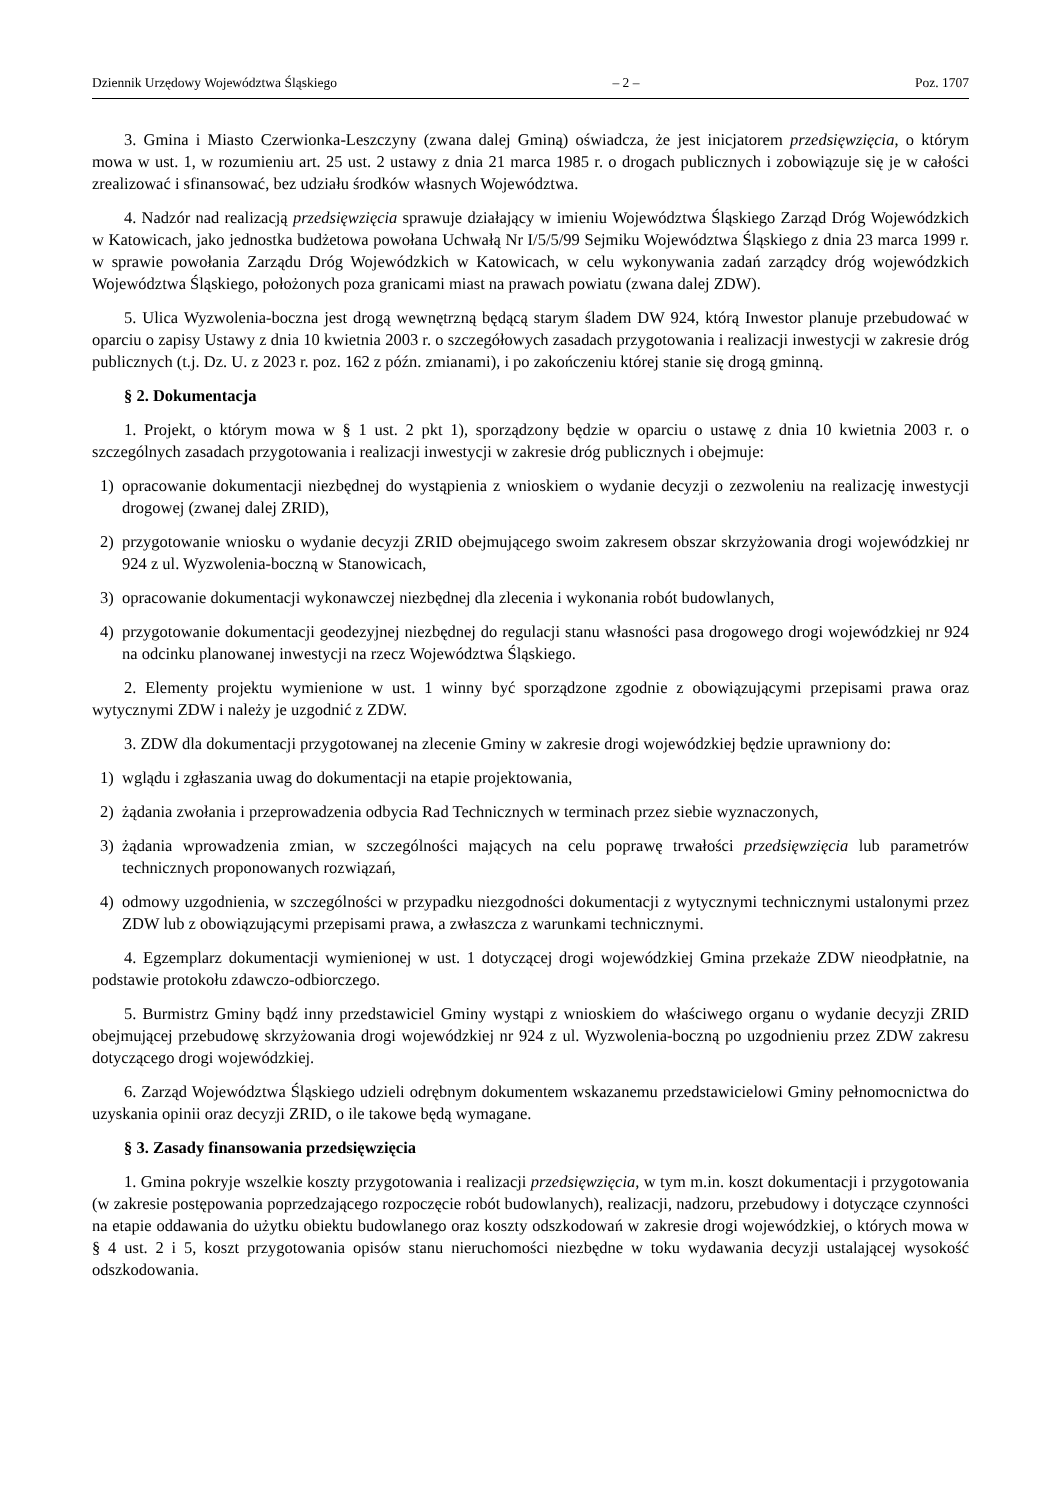Dziennik Urzędowy Województwa Śląskiego – 2 – Poz. 1707
3. Gmina i Miasto Czerwionka-Leszczyny (zwana dalej Gminą) oświadcza, że jest inicjatorem przedsięwzięcia, o którym mowa w ust. 1, w rozumieniu art. 25 ust. 2 ustawy z dnia 21 marca 1985 r. o drogach publicznych i zobowiązuje się je w całości zrealizować i sfinansować, bez udziału środków własnych Województwa.
4. Nadzór nad realizacją przedsięwzięcia sprawuje działający w imieniu Województwa Śląskiego Zarząd Dróg Wojewódzkich w Katowicach, jako jednostka budżetowa powołana Uchwałą Nr I/5/5/99 Sejmiku Województwa Śląskiego z dnia 23 marca 1999 r. w sprawie powołania Zarządu Dróg Wojewódzkich w Katowicach, w celu wykonywania zadań zarządcy dróg wojewódzkich Województwa Śląskiego, położonych poza granicami miast na prawach powiatu (zwana dalej ZDW).
5. Ulica Wyzwolenia-boczna jest drogą wewnętrzną będącą starym śladem DW 924, którą Inwestor planuje przebudować w oparciu o zapisy Ustawy z dnia 10 kwietnia 2003 r. o szczegółowych zasadach przygotowania i realizacji inwestycji w zakresie dróg publicznych (t.j. Dz. U. z 2023 r. poz. 162 z późn. zmianami), i po zakończeniu której stanie się drogą gminną.
§ 2. Dokumentacja
1. Projekt, o którym mowa w § 1 ust. 2 pkt 1), sporządzony będzie w oparciu o ustawę z dnia 10 kwietnia 2003 r. o szczególnych zasadach przygotowania i realizacji inwestycji w zakresie dróg publicznych i obejmuje:
1) opracowanie dokumentacji niezbędnej do wystąpienia z wnioskiem o wydanie decyzji o zezwoleniu na realizację inwestycji drogowej (zwanej dalej ZRID),
2) przygotowanie wniosku o wydanie decyzji ZRID obejmującego swoim zakresem obszar skrzyżowania drogi wojewódzkiej nr 924 z ul. Wyzwolenia-boczną w Stanowicach,
3) opracowanie dokumentacji wykonawczej niezbędnej dla zlecenia i wykonania robót budowlanych,
4) przygotowanie dokumentacji geodezyjnej niezbędnej do regulacji stanu własności pasa drogowego drogi wojewódzkiej nr 924 na odcinku planowanej inwestycji na rzecz Województwa Śląskiego.
2. Elementy projektu wymienione w ust. 1 winny być sporządzone zgodnie z obowiązującymi przepisami prawa oraz wytycznymi ZDW i należy je uzgodnić z ZDW.
3. ZDW dla dokumentacji przygotowanej na zlecenie Gminy w zakresie drogi wojewódzkiej będzie uprawniony do:
1) wglądu i zgłaszania uwag do dokumentacji na etapie projektowania,
2) żądania zwołania i przeprowadzenia odbycia Rad Technicznych w terminach przez siebie wyznaczonych,
3) żądania wprowadzenia zmian, w szczególności mających na celu poprawę trwałości przedsięwzięcia lub parametrów technicznych proponowanych rozwiązań,
4) odmowy uzgodnienia, w szczególności w przypadku niezgodności dokumentacji z wytycznymi technicznymi ustalonymi przez ZDW lub z obowiązującymi przepisami prawa, a zwłaszcza z warunkami technicznymi.
4. Egzemplarz dokumentacji wymienionej w ust. 1 dotyczącej drogi wojewódzkiej Gmina przekaże ZDW nieodpłatnie, na podstawie protokołu zdawczo-odbiorczego.
5. Burmistrz Gminy bądź inny przedstawiciel Gminy wystąpi z wnioskiem do właściwego organu o wydanie decyzji ZRID obejmującej przebudowę skrzyżowania drogi wojewódzkiej nr 924 z ul. Wyzwolenia-boczną po uzgodnieniu przez ZDW zakresu dotyczącego drogi wojewódzkiej.
6. Zarząd Województwa Śląskiego udzieli odrębnym dokumentem wskazanemu przedstawicielowi Gminy pełnomocnictwa do uzyskania opinii oraz decyzji ZRID, o ile takowe będą wymagane.
§ 3. Zasady finansowania przedsięwzięcia
1. Gmina pokryje wszelkie koszty przygotowania i realizacji przedsięwzięcia, w tym m.in. koszt dokumentacji i przygotowania (w zakresie postępowania poprzedzającego rozpoczęcie robót budowlanych), realizacji, nadzoru, przebudowy i dotyczące czynności na etapie oddawania do użytku obiektu budowlanego oraz koszty odszkodowań w zakresie drogi wojewódzkiej, o których mowa w § 4 ust. 2 i 5, koszt przygotowania opisów stanu nieruchomości niezbędne w toku wydawania decyzji ustalającej wysokość odszkodowania.